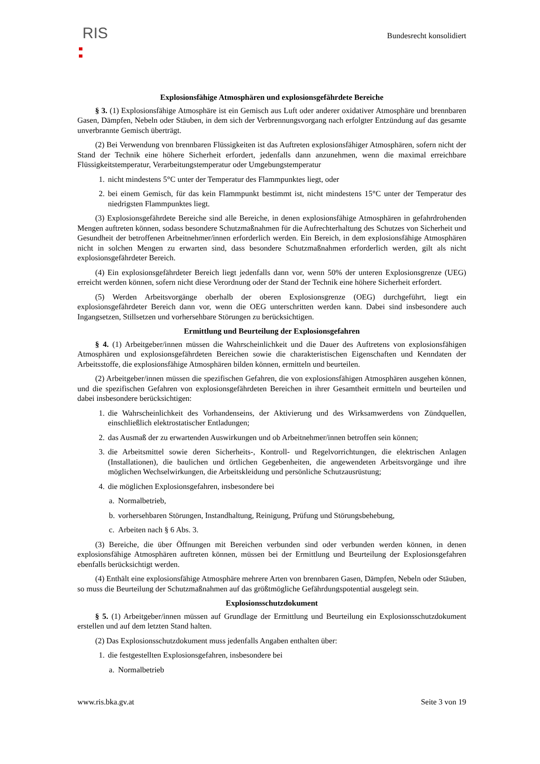RIS
Bundesrecht konsolidiert
Explosionsfähige Atmosphären und explosionsgefährdete Bereiche
§ 3. (1) Explosionsfähige Atmosphäre ist ein Gemisch aus Luft oder anderer oxidativer Atmosphäre und brennbaren Gasen, Dämpfen, Nebeln oder Stäuben, in dem sich der Verbrennungsvorgang nach erfolgter Entzündung auf das gesamte unverbrannte Gemisch überträgt.
(2) Bei Verwendung von brennbaren Flüssigkeiten ist das Auftreten explosionsfähiger Atmosphären, sofern nicht der Stand der Technik eine höhere Sicherheit erfordert, jedenfalls dann anzunehmen, wenn die maximal erreichbare Flüssigkeitstemperatur, Verarbeitungstemperatur oder Umgebungstemperatur
1.
nicht mindestens 5°C unter der Temperatur des Flammpunktes liegt, oder
2.
bei einem Gemisch, für das kein Flammpunkt bestimmt ist, nicht mindestens 15°C unter der Temperatur des niedrigsten Flammpunktes liegt.
(3) Explosionsgefährdete Bereiche sind alle Bereiche, in denen explosionsfähige Atmosphären in gefahrdrohenden Mengen auftreten können, sodass besondere Schutzmaßnahmen für die Aufrechterhaltung des Schutzes von Sicherheit und Gesundheit der betroffenen Arbeitnehmer/innen erforderlich werden. Ein Bereich, in dem explosionsfähige Atmosphären nicht in solchen Mengen zu erwarten sind, dass besondere Schutzmaßnahmen erforderlich werden, gilt als nicht explosionsgefährdeter Bereich.
(4) Ein explosionsgefährdeter Bereich liegt jedenfalls dann vor, wenn 50% der unteren Explosionsgrenze (UEG) erreicht werden können, sofern nicht diese Verordnung oder der Stand der Technik eine höhere Sicherheit erfordert.
(5) Werden Arbeitsvorgänge oberhalb der oberen Explosionsgrenze (OEG) durchgeführt, liegt ein explosionsgefährdeter Bereich dann vor, wenn die OEG unterschritten werden kann. Dabei sind insbesondere auch Ingangsetzen, Stillsetzen und vorhersehbare Störungen zu berücksichtigen.
Ermittlung und Beurteilung der Explosionsgefahren
§ 4. (1) Arbeitgeber/innen müssen die Wahrscheinlichkeit und die Dauer des Auftretens von explosionsfähigen Atmosphären und explosionsgefährdeten Bereichen sowie die charakteristischen Eigenschaften und Kenndaten der Arbeitsstoffe, die explosionsfähige Atmosphären bilden können, ermitteln und beurteilen.
(2) Arbeitgeber/innen müssen die spezifischen Gefahren, die von explosionsfähigen Atmosphären ausgehen können, und die spezifischen Gefahren von explosionsgefährdeten Bereichen in ihrer Gesamtheit ermitteln und beurteilen und dabei insbesondere berücksichtigen:
1.
die Wahrscheinlichkeit des Vorhandenseins, der Aktivierung und des Wirksamwerdens von Zündquellen, einschließlich elektrostatischer Entladungen;
2.
das Ausmaß der zu erwartenden Auswirkungen und ob Arbeitnehmer/innen betroffen sein können;
3.
die Arbeitsmittel sowie deren Sicherheits-, Kontroll- und Regelvorrichtungen, die elektrischen Anlagen (Installationen), die baulichen und örtlichen Gegebenheiten, die angewendeten Arbeitsvorgänge und ihre möglichen Wechselwirkungen, die Arbeitskleidung und persönliche Schutzausrüstung;
4.
die möglichen Explosionsgefahren, insbesondere bei
a.
Normalbetrieb,
b.
vorhersehbaren Störungen, Instandhaltung, Reinigung, Prüfung und Störungsbehebung,
c.
Arbeiten nach § 6 Abs. 3.
(3) Bereiche, die über Öffnungen mit Bereichen verbunden sind oder verbunden werden können, in denen explosionsfähige Atmosphären auftreten können, müssen bei der Ermittlung und Beurteilung der Explosionsgefahren ebenfalls berücksichtigt werden.
(4) Enthält eine explosionsfähige Atmosphäre mehrere Arten von brennbaren Gasen, Dämpfen, Nebeln oder Stäuben, so muss die Beurteilung der Schutzmaßnahmen auf das größtmögliche Gefährdungspotential ausgelegt sein.
Explosionsschutzdokument
§ 5. (1) Arbeitgeber/innen müssen auf Grundlage der Ermittlung und Beurteilung ein Explosionsschutzdokument erstellen und auf dem letzten Stand halten.
(2) Das Explosionsschutzdokument muss jedenfalls Angaben enthalten über:
1.
die festgestellten Explosionsgefahren, insbesondere bei
a.
Normalbetrieb
www.ris.bka.gv.at Seite 3 von 19